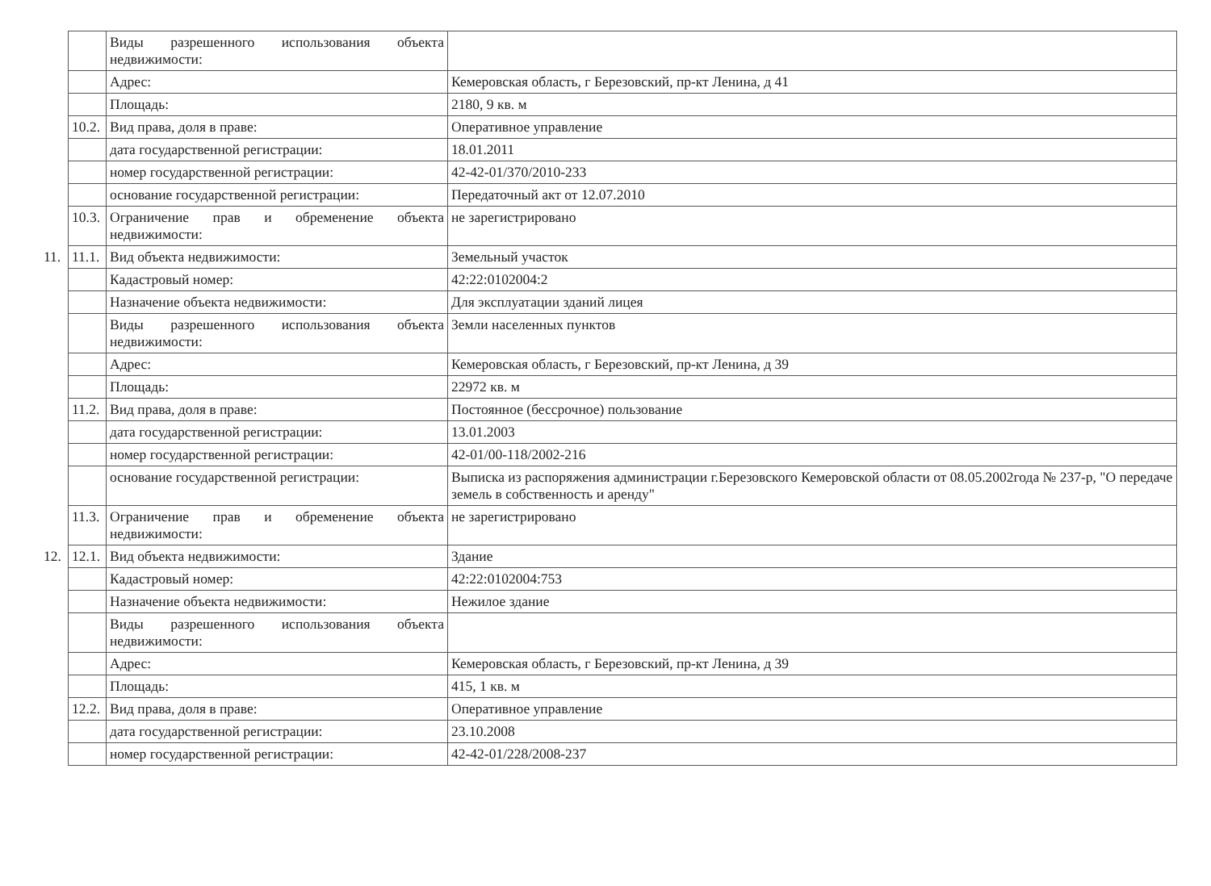| | | Виды разрешенного использования объекта недвижимости: | |
| | | Адрес: | Кемеровская область, г Березовский, пр-кт Ленина, д 41 |
| | | Площадь: | 2180, 9 кв. м |
| | 10.2. | Вид права, доля в праве: | Оперативное управление |
| | | дата государственной регистрации: | 18.01.2011 |
| | | номер государственной регистрации: | 42-42-01/370/2010-233 |
| | | основание государственной регистрации: | Передаточный акт от 12.07.2010 |
| | 10.3. | Ограничение прав и обременение объекта недвижимости: | не зарегистрировано |
| 11. | 11.1. | Вид объекта недвижимости: | Земельный участок |
| | | Кадастровый номер: | 42:22:0102004:2 |
| | | Назначение объекта недвижимости: | Для эксплуатации зданий лицея |
| | | Виды разрешенного использования объекта недвижимости: | Земли населенных пунктов |
| | | Адрес: | Кемеровская область, г Березовский, пр-кт Ленина, д 39 |
| | | Площадь: | 22972 кв. м |
| | 11.2. | Вид права, доля в праве: | Постоянное (бессрочное) пользование |
| | | дата государственной регистрации: | 13.01.2003 |
| | | номер государственной регистрации: | 42-01/00-118/2002-216 |
| | | основание государственной регистрации: | Выписка из распоряжения администрации г.Березовского Кемеровской области от 08.05.2002года № 237-р, "О передаче земель в собственность и аренду" |
| | 11.3. | Ограничение прав и обременение объекта недвижимости: | не зарегистрировано |
| 12. | 12.1. | Вид объекта недвижимости: | Здание |
| | | Кадастровый номер: | 42:22:0102004:753 |
| | | Назначение объекта недвижимости: | Нежилое здание |
| | | Виды разрешенного использования объекта недвижимости: | |
| | | Адрес: | Кемеровская область, г Березовский, пр-кт Ленина, д 39 |
| | | Площадь: | 415, 1 кв. м |
| | 12.2. | Вид права, доля в праве: | Оперативное управление |
| | | дата государственной регистрации: | 23.10.2008 |
| | | номер государственной регистрации: | 42-42-01/228/2008-237 |